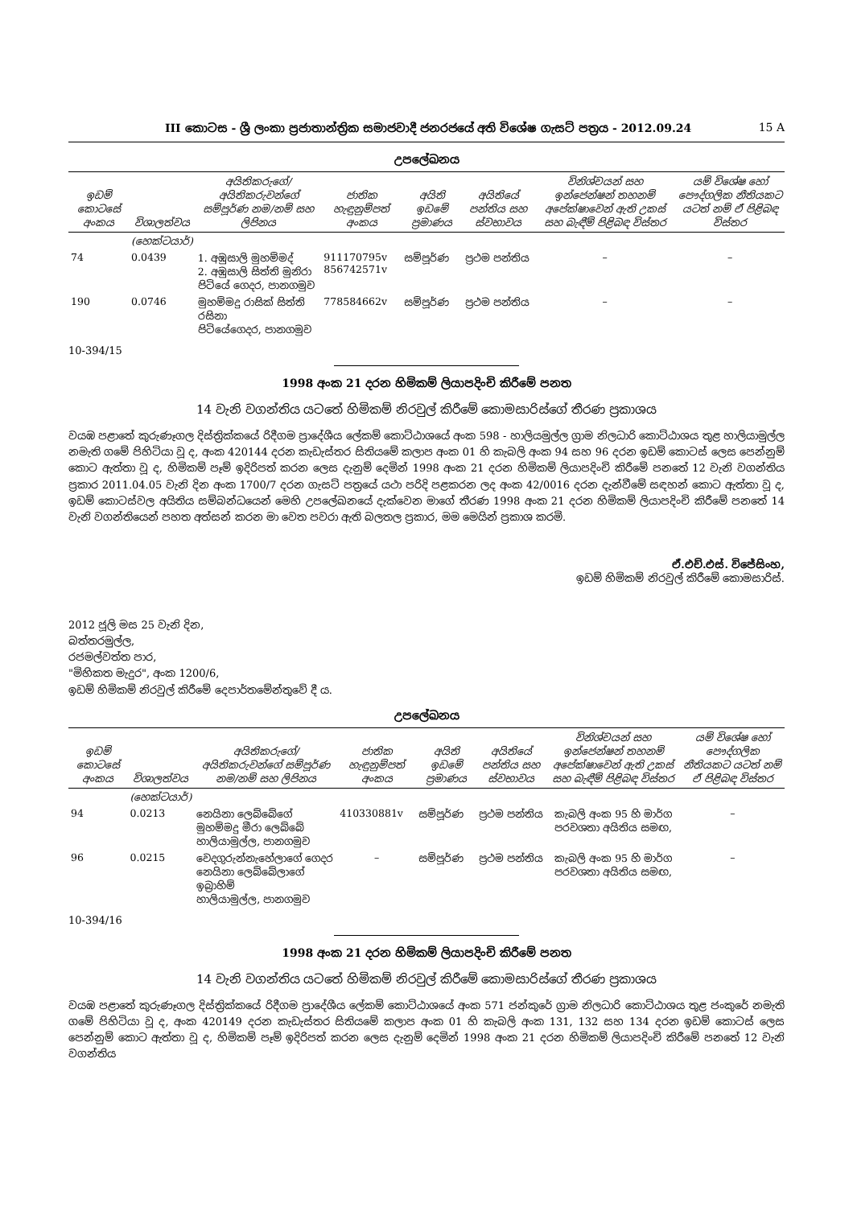III කොටස - ශ්‍රී ලංකා ප්‍රජාතාන්ත්‍රික සමාජවාදී ජනරජයේ අති විශේෂ ගැසට් පත්‍රය - 2012.09.24 15 A
උපලේඛනය
| ඉඩම් කොටසේ අංකය | විශාලත්වය | අයිතිකරුගේ/අයිතිකරුවන්ගේ සම්පූර්ණ නම/නම් සහ ලිපිනය | ජාතික හැඳුනුම්පත් අංකය | අයිති ඉඩමේ ප්‍රමාණය | අයිතියේ පන්තිය සහ ස්වභාවය | විනිශ්චයන් සහ ඉන්ජෙන්ෂන් තහනම් අපේක්ෂාවෙන් ඇති උකස් සහ බැඳීම් පිළිබඳ විස්තර | යම් විශේෂ හෝ පෞද්ගලික නීතියකට යටත් නම් ඒ පිළිබඳ විස්තර |
| --- | --- | --- | --- | --- | --- | --- | --- |
| | (හෙක්ටයාර්) | | | | | | |
| 74 | 0.0439 | 1. අඹුසාලි මුහම්මද් 2. අඹුසාලි සිත්ති මුනිරා පිටියේ ගෙදර, පානගමුව | 911170795v 856742571v | සම්පූර්ණ | ප්‍රථම පන්තිය | – | – |
| 190 | 0.0746 | මුහම්මදු රාසික් සිත්ති රසිනා පිටියේගෙදර, පානගමුව | 778584662v | සම්පූර්ණ | ප්‍රථම පන්තිය | – | – |
10-394/15
1998 අංක 21 දරන හිමිකම් ලියාපදිංචි කිරීමේ පනත
14 වැනි වගන්තිය යටතේ හිමිකම් නිරවුල් කිරීමේ කොමසාරිස්ගේ තීරණ ප්‍රකාශය
වයඹ පළාතේ කුරුණෑගල දිස්ත්‍රික්කයේ රිදීගම ප්‍රාදේශීය ලේකම් කොට්ඨාශයේ අංක 598 - හාලියමුල්ල ග්‍රාම නිලධාරි කොට්ඨාශය තුළ හාලියාමුල්ල නමැති ගමේ පිහිටියා වූ ද, අංක 420144 දරන කැඩැස්තර සිතියමේ කලාප අංක 01 හි කැබලි අංක 94 සහ 96 දරන ඉඩම් කොටස් ලෙස පෙන්නුම් කොට ඇත්තා වූ ද, හිමිකම් පෑම් ඉදිරිපත් කරන ලෙස දැනුම් දෙමින් 1998 අංක 21 දරන හිමිකම් ලියාපදිංචි කිරීමේ පනතේ 12 වැනි වගන්තිය ප්‍රකාර 2011.04.05 වැනි දින අංක 1700/7 දරන ගැසට් පත්‍රයේ යථා පරිදි පළකරන ලද අංක 42/0016 දරන දැන්වීමේ සඳහන් කොට ඇත්තා වූ ද, ඉඩම් කොටස්වල අයිතිය සම්බන්ධයෙන් මෙහි උපලේඛනයේ දැක්වෙන මාගේ තීරණ 1998 අංක 21 දරන හිමිකම් ලියාපදිංචි කිරීමේ පනතේ 14 වැනි වගන්තියෙන් පහත අත්සන් කරන මා වෙත පවරා ඇති බලතල ප්‍රකාර, මම මෙයින් ප්‍රකාශ කරමි.
ඒ.එච්.එස්. විජේසිංහ,
ඉඩම් හිමිකම් නිරවුල් කිරීමේ කොමසාරිස්.
2012 ජූලි මස 25 වැනි දින,
බත්තරමුල්ල,
රජමල්වත්ත පාර,
"මිහිකත මැදුර", අංක 1200/6,
ඉඩම් හිමිකම් නිරවුල් කිරීමේ දෙපාර්තමේන්තුවේ දී ය.
උපලේඛනය
| ඉඩම් කොටසේ අංකය | විශාලත්වය | අයිතිකරුගේ/අයිතිකරුවන්ගේ සම්පූර්ණ නම/නම් සහ ලිපිනය | ජාතික හැඳුනුම්පත් අංකය | අයිති ඉඩමේ ප්‍රමාණය | අයිතියේ පන්තිය සහ ස්වභාවය | විනිශ්චයන් සහ ඉන්ජෙන්ෂන් තහනම් අපේක්ෂාවෙන් ඇති උකස් සහ බැඳීම් පිළිබඳ විස්තර | යම් විශේෂ හෝ පෞද්ගලික නීතියකට යටත් නම් ඒ පිළිබඳ විස්තර |
| --- | --- | --- | --- | --- | --- | --- | --- |
| | (හෙක්ටයාර්) | | | | | | |
| 94 | 0.0213 | නෙයිනා ලෙබ්බේගේ මුහම්මදු මීරා ලෙබ්බේ හාලියාමුල්ල, පානගමුව | 410330881v | සම්පූර්ණ | ප්‍රථම පන්තිය | කැබලි අංක 95 හි මාර්ග පරවශතා අයිතිය සමඟ, | – |
| 96 | 0.0215 | වෙදගුරුන්නැහේලාගේ ගෙදර නෙයිනා ලෙබ්බේලාගේ ඉබ්‍රාහිම් හාලියාමුල්ල, පානගමුව | – | සම්පූර්ණ | ප්‍රථම පන්තිය | කැබලි අංක 95 හි මාර්ග පරවශතා අයිතිය සමඟ, | – |
10-394/16
1998 අංක 21 දරන හිමිකම් ලියාපදිංචි කිරීමේ පනත
14 වැනි වගන්තිය යටතේ හිමිකම් නිරවුල් කිරීමේ කොමසාරිස්ගේ තීරණ ප්‍රකාශය
වයඹ පළාතේ කුරුණෑගල දිස්ත්‍රික්කයේ රිදීගම ප්‍රාදේශීය ලේකම් කොට්ඨාශයේ අංක 571 ජන්කුරේ ග්‍රාම නිලධාරි කොට්ඨාශය තුළ ජංකුරේ නමැති ගමේ පිහිටියා වූ ද, අංක 420149 දරන කැඩැස්තර සිතියමේ කලාප අංක 01 හි කැබලි අංක 131, 132 සහ 134 දරන ඉඩම් කොටස් ලෙස පෙන්නුම් කොට ඇත්තා වූ ද, හිමිකම් පෑම් ඉදිරිපත් කරන ලෙස දැනුම් දෙමින් 1998 අංක 21 දරන හිමිකම් ලියාපදිංචි කිරීමේ පනතේ 12 වැනි වගන්තිය